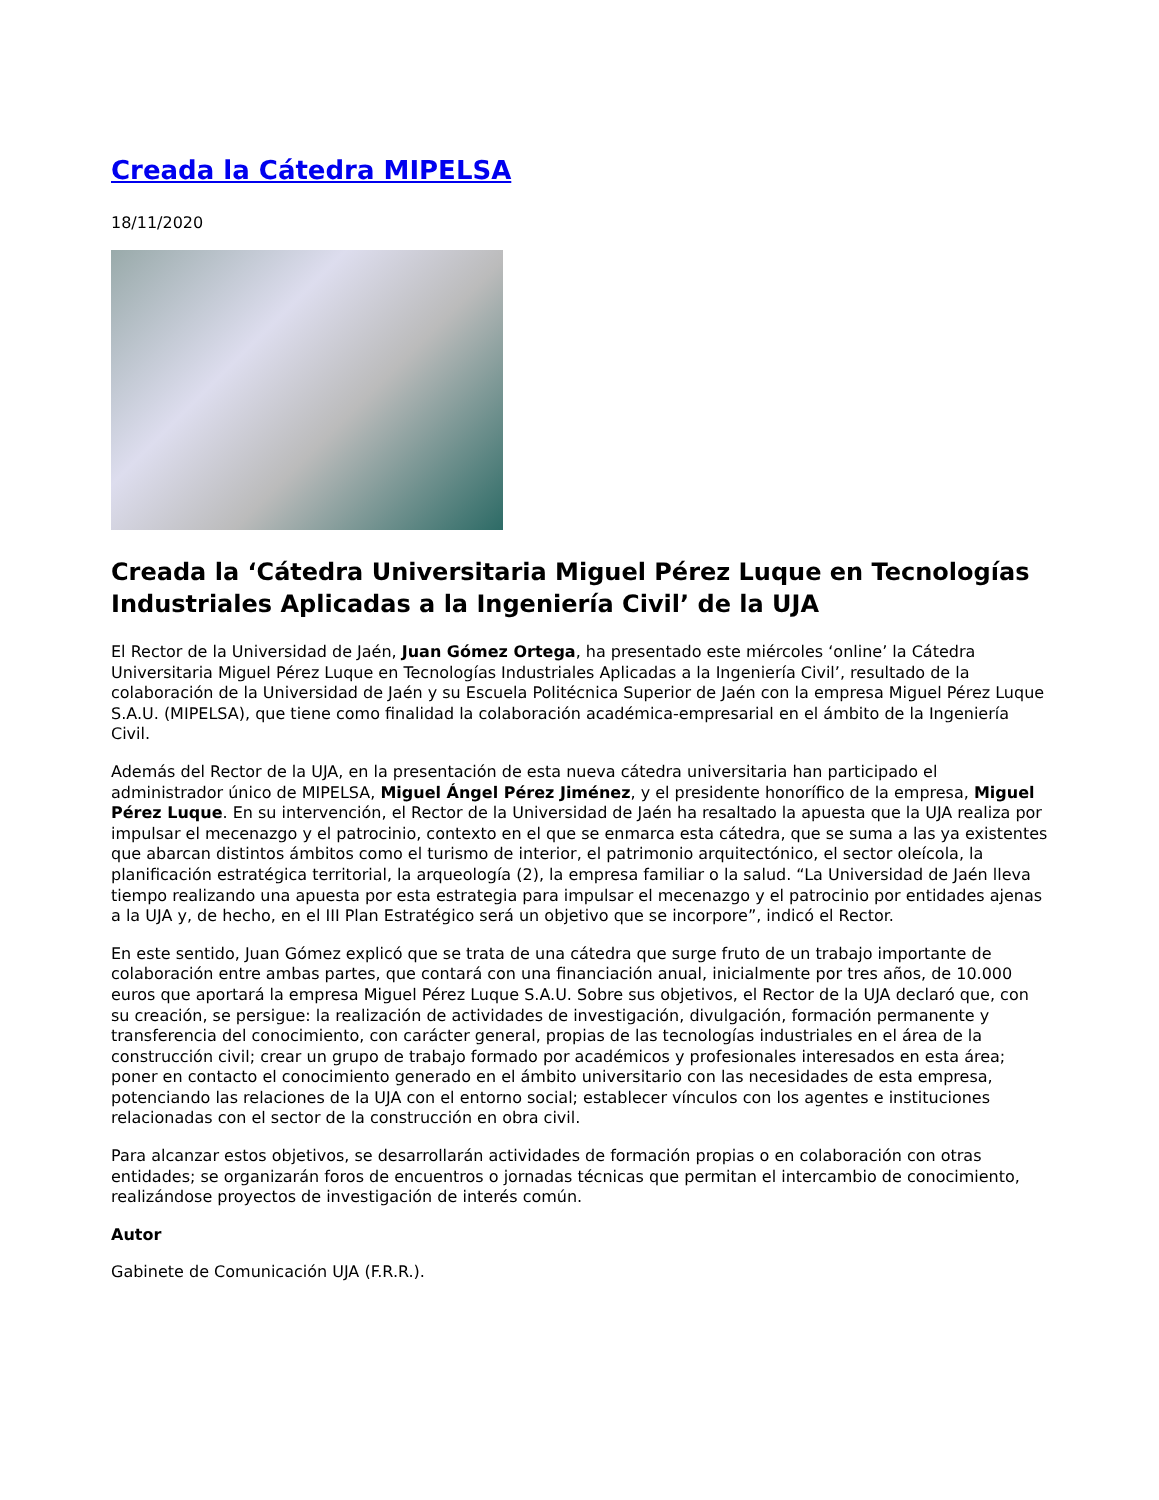Creada la Cátedra MIPELSA
18/11/2020
Creada la ‘Cátedra Universitaria Miguel Pérez Luque en Tecnologías Industriales Aplicadas a la Ingeniería Civil’ de la UJA
El Rector de la Universidad de Jaén, Juan Gómez Ortega, ha presentado este miércoles ‘online’ la Cátedra Universitaria Miguel Pérez Luque en Tecnologías Industriales Aplicadas a la Ingeniería Civil’, resultado de la colaboración de la Universidad de Jaén y su Escuela Politécnica Superior de Jaén con la empresa Miguel Pérez Luque S.A.U. (MIPELSA), que tiene como finalidad la colaboración académica-empresarial en el ámbito de la Ingeniería Civil.
Además del Rector de la UJA, en la presentación de esta nueva cátedra universitaria han participado el administrador único de MIPELSA, Miguel Ángel Pérez Jiménez, y el presidente honorífico de la empresa, Miguel Pérez Luque. En su intervención, el Rector de la Universidad de Jaén ha resaltado la apuesta que la UJA realiza por impulsar el mecenazgo y el patrocinio, contexto en el que se enmarca esta cátedra, que se suma a las ya existentes que abarcan distintos ámbitos como el turismo de interior, el patrimonio arquitectónico, el sector oleícola, la planificación estratégica territorial, la arqueología (2), la empresa familiar o la salud. “La Universidad de Jaén lleva tiempo realizando una apuesta por esta estrategia para impulsar el mecenazgo y el patrocinio por entidades ajenas a la UJA y, de hecho, en el III Plan Estratégico será un objetivo que se incorpore”, indicó el Rector.
En este sentido, Juan Gómez explicó que se trata de una cátedra que surge fruto de un trabajo importante de colaboración entre ambas partes, que contará con una financiación anual, inicialmente por tres años, de 10.000 euros que aportará la empresa Miguel Pérez Luque S.A.U. Sobre sus objetivos, el Rector de la UJA declaró que, con su creación, se persigue: la realización de actividades de investigación, divulgación, formación permanente y transferencia del conocimiento, con carácter general, propias de las tecnologías industriales en el área de la construcción civil; crear un grupo de trabajo formado por académicos y profesionales interesados en esta área; poner en contacto el conocimiento generado en el ámbito universitario con las necesidades de esta empresa, potenciando las relaciones de la UJA con el entorno social; establecer vínculos con los agentes e instituciones relacionadas con el sector de la construcción en obra civil.
Para alcanzar estos objetivos, se desarrollarán actividades de formación propias o en colaboración con otras entidades; se organizarán foros de encuentros o jornadas técnicas que permitan el intercambio de conocimiento, realizándose proyectos de investigación de interés común.
Autor
Gabinete de Comunicación UJA (F.R.R.).